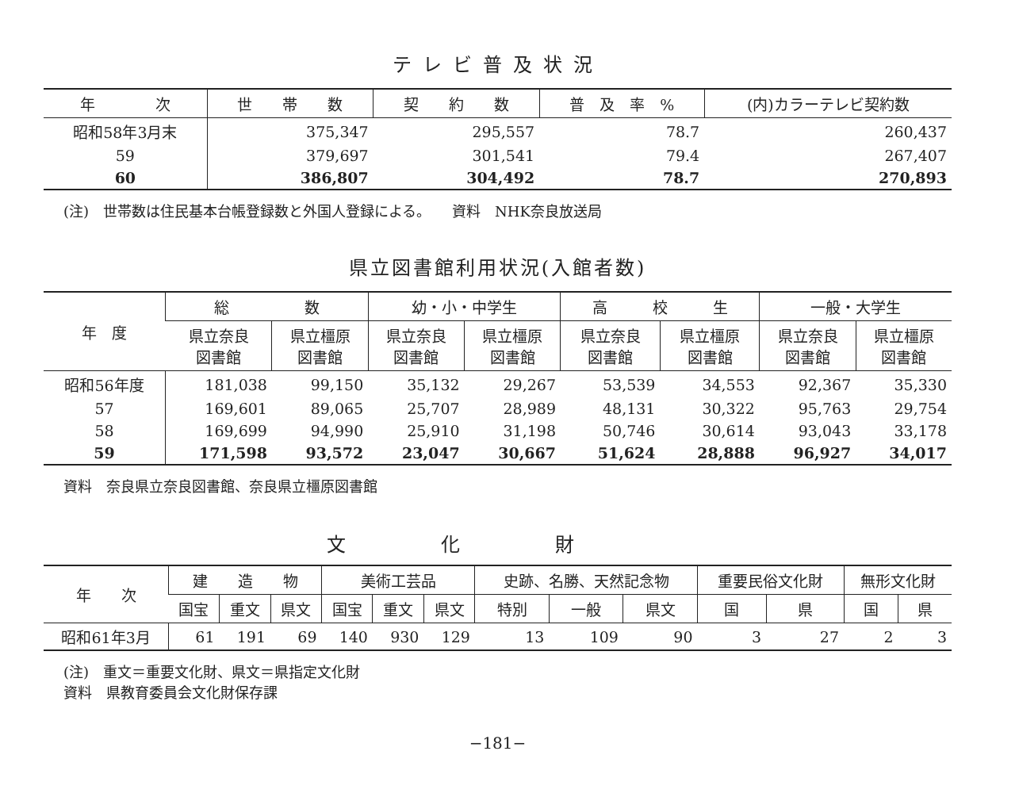テレビ普及状況
| 年 次 | 世 帯 数 | 契 約 数 | 普 及 率 % | (内)カラーテレビ契約数 |
| --- | --- | --- | --- | --- |
| 昭和58年3月末 | 375,347 | 295,557 | 78.7 | 260,437 |
| 59 | 379,697 | 301,541 | 79.4 | 267,407 |
| 60 | 386,807 | 304,492 | 78.7 | 270,893 |
(注)　世帯数は住民基本台帳登録数と外国人登録による。　　資料　NHK奈良放送局
県立図書館利用状況(入館者数)
| 年 度 | 総 数 | | 幼・小・中学生 | | 高 校 生 | | 一般・大学生 | |
| --- | --- | --- | --- | --- | --- | --- | --- | --- |
| | 県立奈良 図書館 | 県立橿原 図書館 | 県立奈良 図書館 | 県立橿原 図書館 | 県立奈良 図書館 | 県立橿原 図書館 | 県立奈良 図書館 | 県立橿原 図書館 |
| 昭和56年度 | 181,038 | 99,150 | 35,132 | 29,267 | 53,539 | 34,553 | 92,367 | 35,330 |
| 57 | 169,601 | 89,065 | 25,707 | 28,989 | 48,131 | 30,322 | 95,763 | 29,754 |
| 58 | 169,699 | 94,990 | 25,910 | 31,198 | 50,746 | 30,614 | 93,043 | 33,178 |
| 59 | 171,598 | 93,572 | 23,047 | 30,667 | 51,624 | 28,888 | 96,927 | 34,017 |
資料　奈良県立奈良図書館、奈良県立橿原図書館
文化財
| 年 次 | 建 造 物 | | | 美術工芸品 | | | 史跡、名勝、天然記念物 | | | 重要民俗文化財 | | 無形文化財 | |
| --- | --- | --- | --- | --- | --- | --- | --- | --- | --- | --- | --- | --- | --- |
| | 国宝 | 重文 | 県文 | 国宝 | 重文 | 県文 | 特別 | 一般 | 県文 | 国 | 県 | 国 | 県 |
| 昭和61年3月 | 61 | 191 | 69 | 140 | 930 | 129 | 13 | 109 | 90 | 3 | 27 | 2 | 3 |
(注)　重文＝重要文化財、県文＝県指定文化財
資料　県教育委員会文化財保存課
−181−